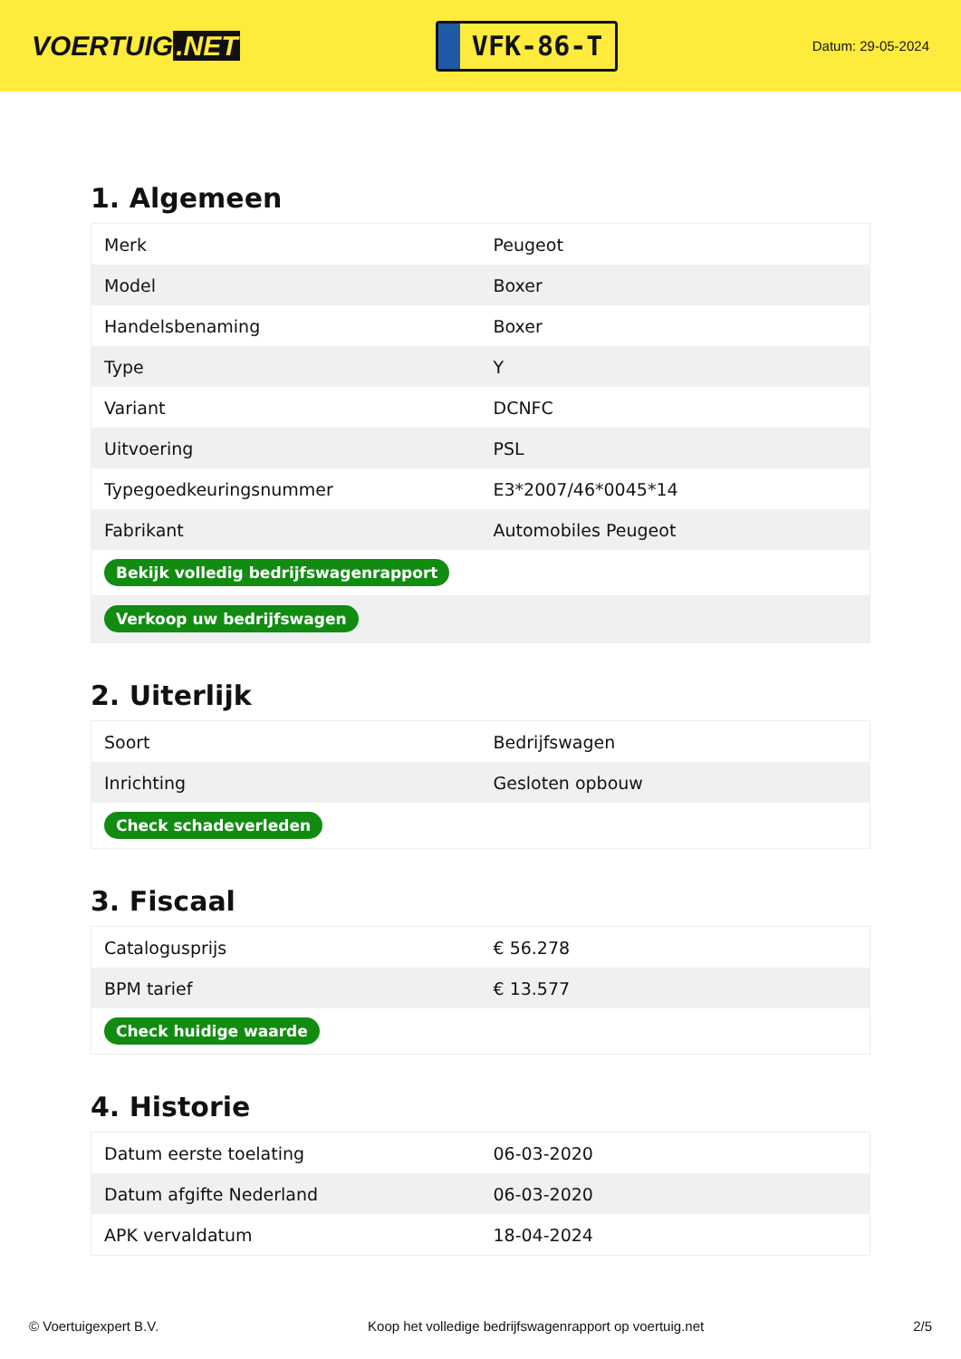VOERTUIG.NET
VFK-86-T
Datum: 29-05-2024
1. Algemeen
| Merk | Peugeot |
| Model | Boxer |
| Handelsbenaming | Boxer |
| Type | Y |
| Variant | DCNFC |
| Uitvoering | PSL |
| Typegoedkeuringsnummer | E3*2007/46*0045*14 |
| Fabrikant | Automobiles Peugeot |
| Bekijk volledig bedrijfswagenrapport | |
| Verkoop uw bedrijfswagen | |
2. Uiterlijk
| Soort | Bedrijfswagen |
| Inrichting | Gesloten opbouw |
| Check schadeverleden | |
3. Fiscaal
| Catalogusprijs | € 56.278 |
| BPM tarief | € 13.577 |
| Check huidige waarde | |
4. Historie
| Datum eerste toelating | 06-03-2020 |
| Datum afgifte Nederland | 06-03-2020 |
| APK vervaldatum | 18-04-2024 |
© Voertuigexpert B.V. Koop het volledige bedrijfswagenrapport op voertuig.net 2/5